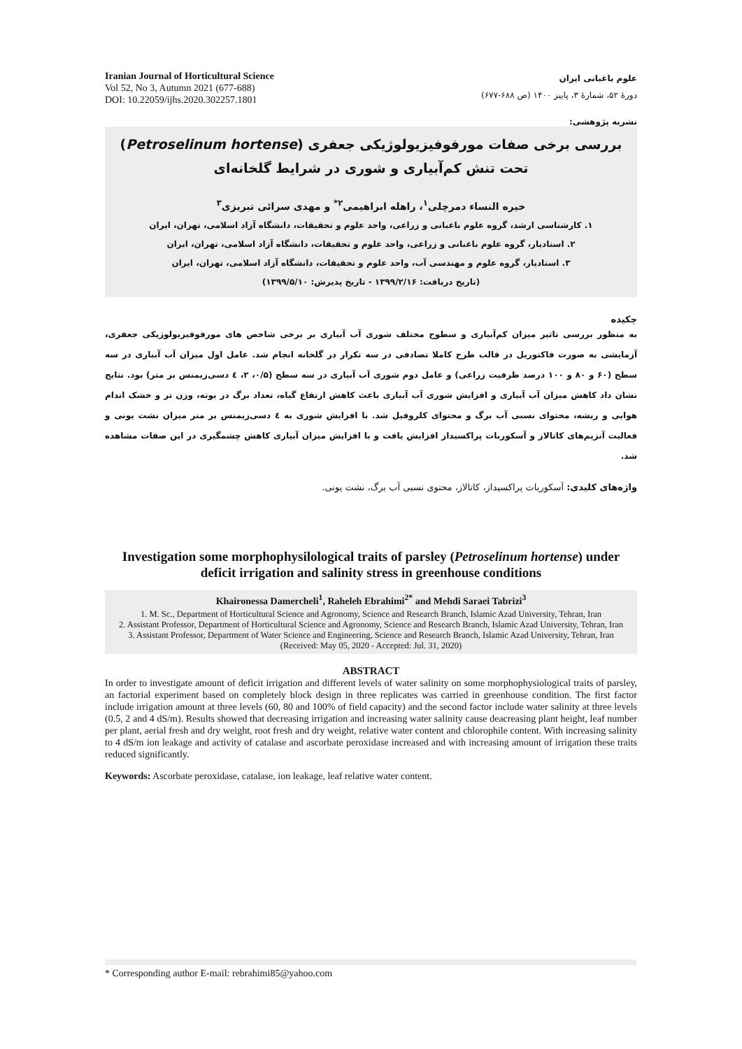Iranian Journal of Horticultural Science
Vol 52, No 3, Autumn 2021 (677-688)
DOI: 10.22059/ijhs.2020.302257.1801
علوم باغبانی ایران
دورهٔ ۵۲، شمارهٔ ۳، پاییز ۱۴۰۰ (ص ۶۸۸-۶۷۷)
نشریه پژوهشی:
بررسی برخی صفات مورفوفیزیولوژیکی جعفری (Petroselinum hortense) تحت تنش کم‌آبیاری و شوری در شرایط گلخانه‌ای
خیره النساء دمرچلی<sup>۱</sup>، راهله ابراهیمی<sup>۲*</sup> و مهدی سرائی تبریزی<sup>۳</sup>
۱. کارشناسی ارشد، گروه علوم باغبانی و زراعی، واحد علوم و تحقیقات، دانشگاه آزاد اسلامی، تهران، ایران
۲. استادیار، گروه علوم باغبانی و زراعی، واحد علوم و تحقیقات، دانشگاه آزاد اسلامی، تهران، ایران
۳. استادیار، گروه علوم و مهندسی آب، واحد علوم و تحقیقات، دانشگاه آزاد اسلامی، تهران، ایران
(تاریخ دریافت: ۱۳۹۹/۲/۱۶ - تاریخ پذیرش: ۱۳۹۹/۵/۱۰)
چکیده
به منظور بررسی تاثیر میزان کم‌آبیاری و سطوح مختلف شوری آب آبیاری بر برخی شاخص های مورفوفیزیولوژیکی جعفری، آزمایشی به صورت فاکتوریل در قالب طرح کاملا تصادفی در سه تکرار در گلخانه انجام شد. عامل اول میزان آب آبیاری در سه سطح (۶۰ و ۸۰ و ۱۰۰ درصد ظرفیت زراعی) و عامل دوم شوری آب آبیاری در سه سطح (۰/۵، ۲، ٤ دسی‌زیمنس بر متر) بود. نتایج نشان داد کاهش میزان آب آبیاری و افزایش شوری آب آبیاری باعث کاهش ارتفاع گیاه، تعداد برگ در بوته، وزن تر و خشک اندام هوایی و ریشه، محتوای نسبی آب برگ و محتوای کلروفیل شد. با افزایش شوری به ٤ دسی‌زیمنس بر متر میزان نشت یونی و فعالیت آنزیم‌های کاتالاز و آسکوربات پراکسیداز افزایش یافت و با افزایش میزان آبیاری کاهش چشمگیری در این صفات مشاهده شد.
واژه‌های کلیدی: آسکوربات پراکسیداز، کاتالاز، محتوی نسبی آب برگ، نشت یونی.
Investigation some morphophysilological traits of parsley (Petroselinum hortense) under deficit irrigation and salinity stress in greenhouse conditions
Khaironessa Damercheli<sup>1</sup>, Raheleh Ebrahimi<sup>2*</sup> and Mehdi Saraei Tabrizi<sup>3</sup>
1. M. Sc., Department of Horticultural Science and Agronomy, Science and Research Branch, Islamic Azad University, Tehran, Iran
2. Assistant Professor, Department of Horticultural Science and Agronomy, Science and Research Branch, Islamic Azad University, Tehran, Iran
3. Assistant Professor, Department of Water Science and Engineering, Science and Research Branch, Islamic Azad University, Tehran, Iran
(Received: May 05, 2020 - Accepted: Jul. 31, 2020)
ABSTRACT
In order to investigate amount of deficit irrigation and different levels of water salinity on some morphophysiological traits of parsley, an factorial experiment based on completely block design in three replicates was carried in greenhouse condition. The first factor include irrigation amount at three levels (60, 80 and 100% of field capacity) and the second factor include water salinity at three levels (0.5, 2 and 4 dS/m). Results showed that decreasing irrigation and increasing water salinity cause deacreasing plant height, leaf number per plant, aerial fresh and dry weight, root fresh and dry weight, relative water content and chlorophile content. With increasing salinity to 4 dS/m ion leakage and activity of catalase and ascorbate peroxidase increased and with increasing amount of irrigation these traits reduced significantly.
Keywords: Ascorbate peroxidase, catalase, ion leakage, leaf relative water content.
* Corresponding author E-mail: rebrahimi85@yahoo.com